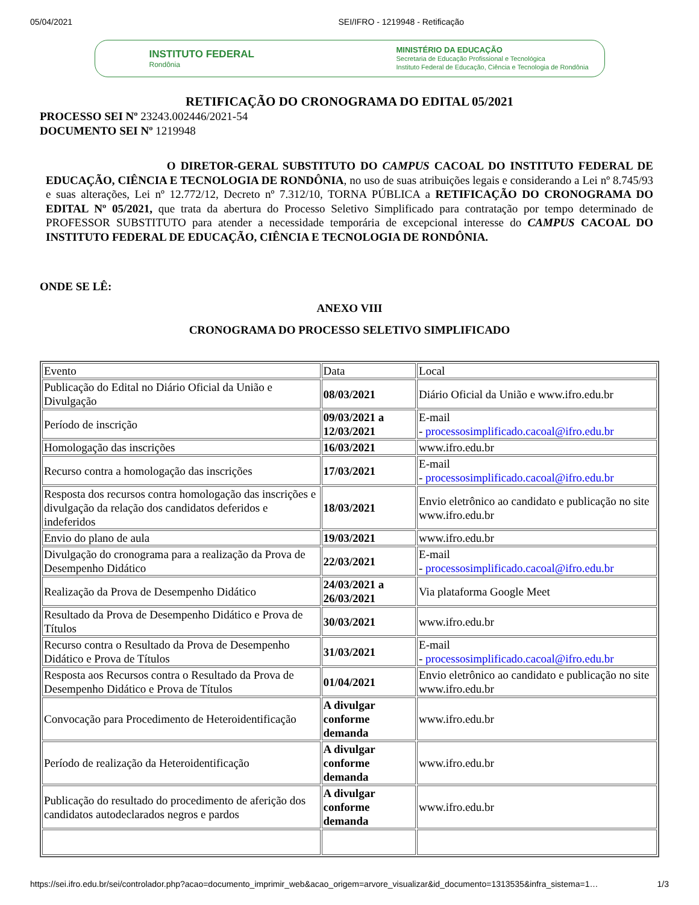05/04/2021 SEI/IFRO - 1219948 - Retificação
INSTITUTO FEDERAL
Rondônia
MINISTÉRIO DA EDUCAÇÃO
Secretaria de Educação Profissional e Tecnológica
Instituto Federal de Educação, Ciência e Tecnologia de Rondônia
RETIFICAÇÃO DO CRONOGRAMA DO EDITAL 05/2021
PROCESSO SEI Nº 23243.002446/2021-54
DOCUMENTO SEI Nº 1219948
O DIRETOR-GERAL SUBSTITUTO DO CAMPUS CACOAL DO INSTITUTO FEDERAL DE EDUCAÇÃO, CIÊNCIA E TECNOLOGIA DE RONDÔNIA, no uso de suas atribuições legais e considerando a Lei nº 8.745/93 e suas alterações, Lei nº 12.772/12, Decreto nº 7.312/10, TORNA PÚBLICA a RETIFICAÇÃO DO CRONOGRAMA DO EDITAL Nº 05/2021, que trata da abertura do Processo Seletivo Simplificado para contratação por tempo determinado de PROFESSOR SUBSTITUTO para atender a necessidade temporária de excepcional interesse do CAMPUS CACOAL DO INSTITUTO FEDERAL DE EDUCAÇÃO, CIÊNCIA E TECNOLOGIA DE RONDÔNIA.
ONDE SE LÊ:
ANEXO VIII
CRONOGRAMA DO PROCESSO SELETIVO SIMPLIFICADO
| Evento | Data | Local |
| Publicação do Edital no Diário Oficial da União e Divulgação | 08/03/2021 | Diário Oficial da União e www.ifro.edu.br |
| Período de inscrição | 09/03/2021 a 12/03/2021 | E-mail - processosimplificado.cacoal@ifro.edu.br |
| Homologação das inscrições | 16/03/2021 | www.ifro.edu.br |
| Recurso contra a homologação das inscrições | 17/03/2021 | E-mail - processosimplificado.cacoal@ifro.edu.br |
| Resposta dos recursos contra homologação das inscrições e divulgação da relação dos candidatos deferidos e indeferidos | 18/03/2021 | Envio eletrônico ao candidato e publicação no site www.ifro.edu.br |
| Envio do plano de aula | 19/03/2021 | www.ifro.edu.br |
| Divulgação do cronograma para a realização da Prova de Desempenho Didático | 22/03/2021 | E-mail - processosimplificado.cacoal@ifro.edu.br |
| Realização da Prova de Desempenho Didático | 24/03/2021 a 26/03/2021 | Via plataforma Google Meet |
| Resultado da Prova de Desempenho Didático e Prova de Títulos | 30/03/2021 | www.ifro.edu.br |
| Recurso contra o Resultado da Prova de Desempenho Didático e Prova de Títulos | 31/03/2021 | E-mail - processosimplificado.cacoal@ifro.edu.br |
| Resposta aos Recursos contra o Resultado da Prova de Desempenho Didático e Prova de Títulos | 01/04/2021 | Envio eletrônico ao candidato e publicação no site www.ifro.edu.br |
| Convocação para Procedimento de Heteroidentificação | A divulgar conforme demanda | www.ifro.edu.br |
| Período de realização da Heteroidentificação | A divulgar conforme demanda | www.ifro.edu.br |
| Publicação do resultado do procedimento de aferição dos candidatos autodeclarados negros e pardos | A divulgar conforme demanda | www.ifro.edu.br |
https://sei.ifro.edu.br/sei/controlador.php?acao=documento_imprimir_web&acao_origem=arvore_visualizar&id_documento=1313535&infra_sistema=1… 1/3